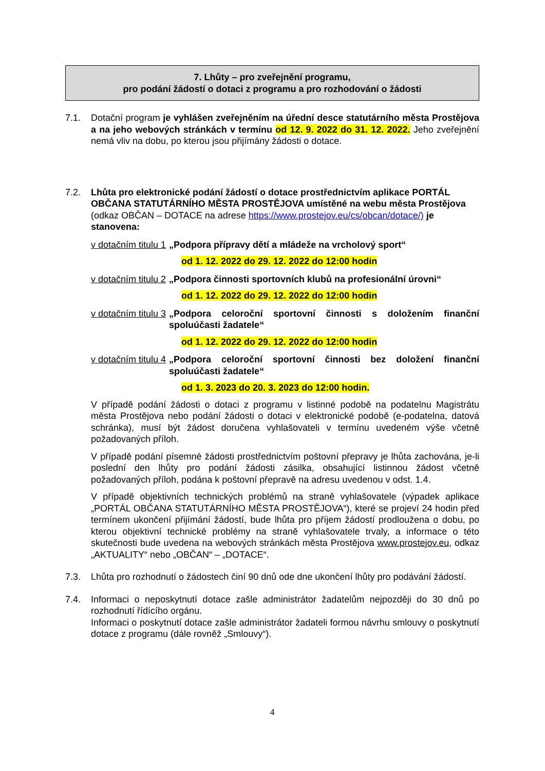7. Lhůty – pro zveřejnění programu,
pro podání žádostí o dotaci z programu a pro rozhodování o žádosti
7.1. Dotační program je vyhlášen zveřejněním na úřední desce statutárního města Prostějova a na jeho webových stránkách v termínu od 12. 9. 2022 do 31. 12. 2022. Jeho zveřejnění nemá vliv na dobu, po kterou jsou přijímány žádosti o dotace.
7.2. Lhůta pro elektronické podání žádostí o dotace prostřednictvím aplikace PORTÁL OBČANA STATUTÁRNÍHO MĚSTA PROSTĚJOVA umístěné na webu města Prostějova (odkaz OBČAN – DOTACE na adrese https://www.prostejov.eu/cs/obcan/dotace/) je stanovena:
v dotačním titulu 1 „Podpora přípravy dětí a mládeže na vrcholový sport“
od 1. 12. 2022 do 29. 12. 2022 do 12:00 hodin
v dotačním titulu 2 „Podpora činnosti sportovních klubů na profesionální úrovni“
od 1. 12. 2022 do 29. 12. 2022 do 12:00 hodin
v dotačním titulu 3 „Podpora celoroční sportovní činnosti s doložením finanční spoluúčasti žadatele“
od 1. 12. 2022 do 29. 12. 2022 do 12:00 hodin
v dotačním titulu 4 „Podpora celoroční sportovní činnosti bez doložení finanční spoluúčasti žadatele“
od 1. 3. 2023 do 20. 3. 2023 do 12:00 hodin.
V případě podání žádosti o dotaci z programu v listinné podobě na podatelnu Magistrátu města Prostějova nebo podání žádosti o dotaci v elektronické podobě (e-podatelna, datová schránka), musí být žádost doručena vyhlašovateli v termínu uvedeném výše včetně požadovaných příloh.
V případě podání písemné žádosti prostřednictvím poštovní přepravy je lhůta zachována, je-li poslední den lhůty pro podání žádosti zásilka, obsahující listinnou žádost včetně požadovaných příloh, podána k poštovní přepravě na adresu uvedenou v odst. 1.4.
V případě objektivních technických problémů na straně vyhlašovatele (výpadek aplikace „PORTÁL OBČANA STATUTÁRNÍHO MĚSTA PROSTĚJOVA“), které se projeví 24 hodin před termínem ukončení přijímání žádostí, bude lhůta pro příjem žádostí prodloužena o dobu, po kterou objektivní technické problémy na straně vyhlašovatele trvaly, a informace o této skutečnosti bude uvedena na webových stránkách města Prostějova www.prostejov.eu, odkaz „AKTUALITY“ nebo „OBČAN“ – „DOTACE“.
7.3. Lhůta pro rozhodnutí o žádostech činí 90 dnů ode dne ukončení lhůty pro podávání žádostí.
7.4. Informaci o neposkytnutí dotace zašle administrátor žadatelům nejpozději do 30 dnů po rozhodnutí řídícího orgánu.
Informaci o poskytnutí dotace zašle administrátor žadateli formou návrhu smlouvy o poskytnutí dotace z programu (dále rovněž „Smlouvy“).
4